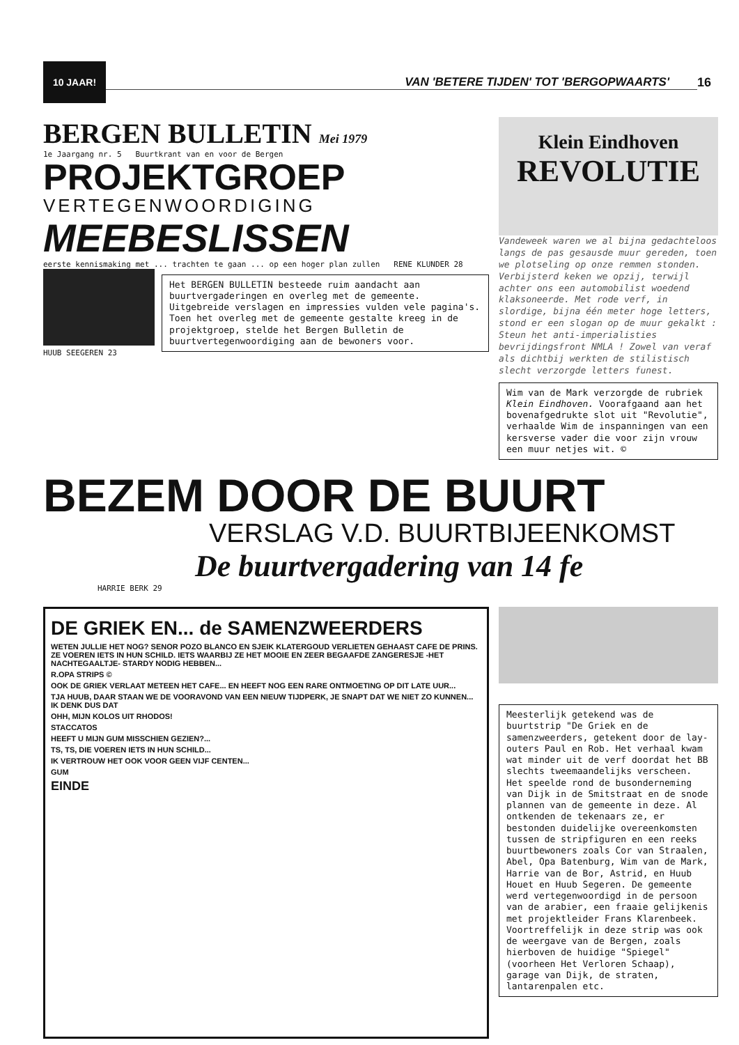10 JAAR!
VAN 'BETERE TIJDEN' TOT 'BERGOPWAARTS'
16
BERGEN BULLETIN Mei 1979
1e Jaargang nr. 5 Buurtkrant van en voor de Bergen
PROJEKTGROEP
VERTEGENWOORDIGING
MEEBESLISSEN
eerste kennismaking met ... trachten te gaan ... op een hoger plan zullen RENE KLUNDER 28
HUUB SEEGEREN 23
Het BERGEN BULLETIN besteede ruim aandacht aan buurtvergaderingen en overleg met de gemeente. Uitgebreide verslagen en impressies vulden vele pagina's. Toen het overleg met de gemeente gestalte kreeg in de projektgroep, stelde het Bergen Bulletin de buurtvertegenwoordiging aan de bewoners voor.
Klein Eindhoven
REVOLUTIE
Vandeweek waren we al bijna gedachteloos langs de pas gesausde muur gereden, toen we plotseling op onze remmen stonden. Verbijsterd keken we opzij, terwijl achter ons een automobilist woedend klaksoneerde. Met rode verf, in slordige, bijna één meter hoge letters, stond er een slogan op de muur gekalkt : Steun het anti-imperialisties bevrijdingsfront NMLA ! Zowel van veraf als dichtbij werkten de stilistisch slecht verzorgde letters funest.
Wim van de Mark verzorgde de rubriek Klein Eindhoven. Voorafgaand aan het bovenafgedrukte slot uit "Revolutie", verhaalde Wim de inspanningen van een kersverse vader die voor zijn vrouw een muur netjes wit. ©
BEZEM DOOR DE BUURT
VERSLAG V.D. BUURTBIJEENKOMST
De buurtvergadering van 14 fe
HARRIE BERK 29
DE GRIEK EN... de SAMENZWEERDERS
WETEN JULLIE HET NOG? SENOR POZO BLANCO EN SJEIK KLATERGOUD VERLIETEN GEHAAST CAFE DE PRINS. ZE VOEREN IETS IN HUN SCHILD. IETS WAARBIJ ZE HET MOOIE EN ZEER BEGAAFDE ZANGERESJE -HET NACHTEGAALTJE- STARDY NODIG HEBBEN...
R.OPA STRIPS ©
OOK DE GRIEK VERLAAT METEEN HET CAFE... EN HEEFT NOG EEN RARE ONTMOETING OP DIT LATE UUR...
TJA HUUB, DAAR STAAN WE DE VOORAVOND VAN EEN NIEUW TIJDPERK, JE SNAPT DAT WE NIET ZO KUNNEN... IK DENK DUS DAT
OHH, MIJN KOLOS UIT RHODOS!
STACCATOS
HEEFT U MIJN GUM MISSCHIEN GEZIEN?...
TS, TS, DIE VOEREN IETS IN HUN SCHILD...
IK VERTROUW HET OOK VOOR GEEN VIJF CENTEN...
GUM
EINDE
Meesterlijk getekend was de buurtstrip "De Griek en de samenzweerders, getekent door de lay-outers Paul en Rob. Het verhaal kwam wat minder uit de verf doordat het BB slechts tweemaandelijks verscheen. Het speelde rond de busonderneming van Dijk in de Smitstraat en de snode plannen van de gemeente in deze. Al ontkenden de tekenaars ze, er bestonden duidelijke overeenkomsten tussen de stripfiguren en een reeks buurtbewoners zoals Cor van Straalen, Abel, Opa Batenburg, Wim van de Mark, Harrie van de Bor, Astrid, en Huub Houet en Huub Segeren. De gemeente werd vertegenwoordigd in de persoon van de arabier, een fraaie gelijkenis met projektleider Frans Klarenbeek. Voortreffelijk in deze strip was ook de weergave van de Bergen, zoals hierboven de huidige "Spiegel" (voorheen Het Verloren Schaap), garage van Dijk, de straten, lantarenpalen etc.